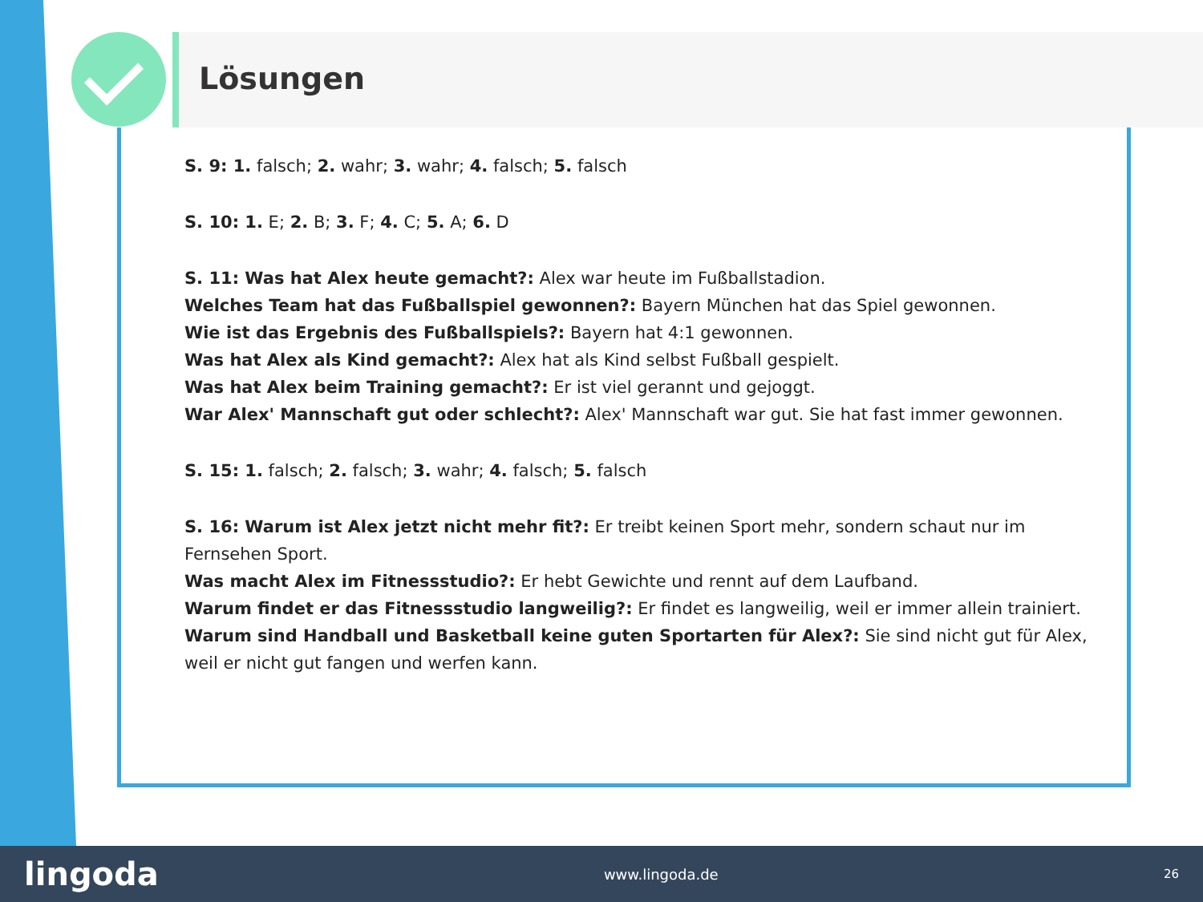Lösungen
S. 9: 1. falsch; 2. wahr; 3. wahr; 4. falsch; 5. falsch
S. 10: 1. E; 2. B; 3. F; 4. C; 5. A; 6. D
S. 11: Was hat Alex heute gemacht?: Alex war heute im Fußballstadion.
Welches Team hat das Fußballspiel gewonnen?: Bayern München hat das Spiel gewonnen.
Wie ist das Ergebnis des Fußballspiels?: Bayern hat 4:1 gewonnen.
Was hat Alex als Kind gemacht?: Alex hat als Kind selbst Fußball gespielt.
Was hat Alex beim Training gemacht?: Er ist viel gerannt und gejoggt.
War Alex' Mannschaft gut oder schlecht?: Alex' Mannschaft war gut. Sie hat fast immer gewonnen.
S. 15: 1. falsch; 2. falsch; 3. wahr; 4. falsch; 5. falsch
S. 16: Warum ist Alex jetzt nicht mehr fit?: Er treibt keinen Sport mehr, sondern schaut nur im Fernsehen Sport.
Was macht Alex im Fitnessstudio?: Er hebt Gewichte und rennt auf dem Laufband.
Warum findet er das Fitnessstudio langweilig?: Er findet es langweilig, weil er immer allein trainiert.
Warum sind Handball und Basketball keine guten Sportarten für Alex?: Sie sind nicht gut für Alex, weil er nicht gut fangen und werfen kann.
lingoda www.lingoda.de 26